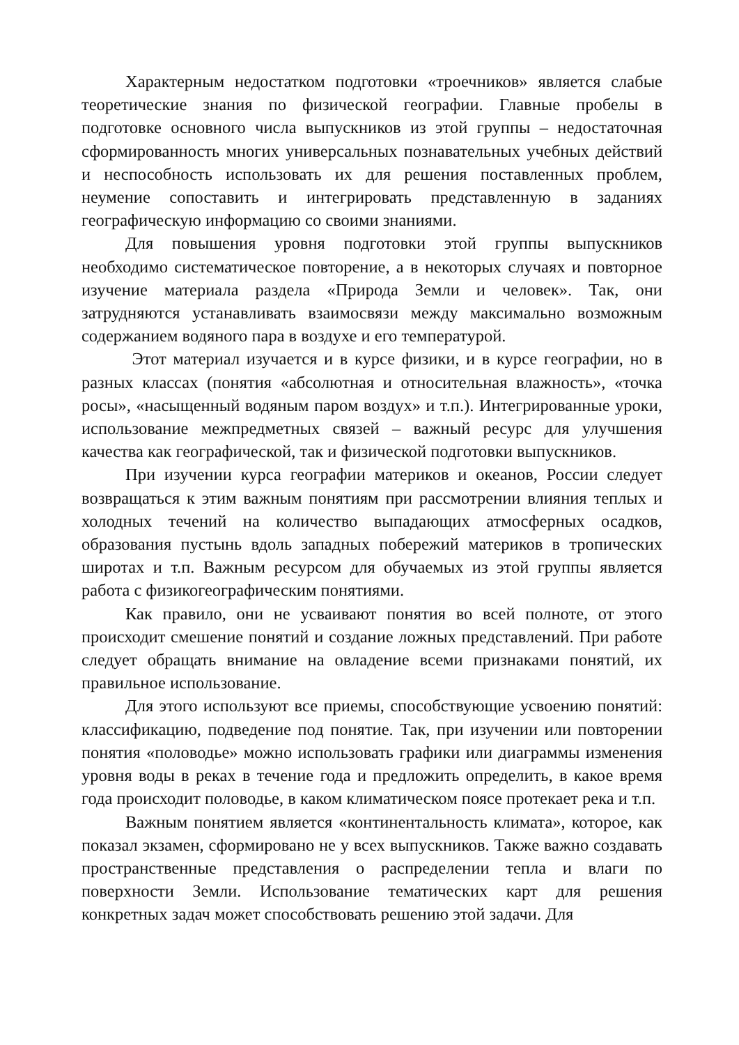Характерным недостатком подготовки «троечников» является слабые теоретические знания по физической географии. Главные пробелы в подготовке основного числа выпускников из этой группы – недостаточная сформированность многих универсальных познавательных учебных действий и неспособность использовать их для решения поставленных проблем, неумение сопоставить и интегрировать представленную в заданиях географическую информацию со своими знаниями.
Для повышения уровня подготовки этой группы выпускников необходимо систематическое повторение, а в некоторых случаях и повторное изучение материала раздела «Природа Земли и человек». Так, они затрудняются устанавливать взаимосвязи между максимально возможным содержанием водяного пара в воздухе и его температурой.
Этот материал изучается и в курсе физики, и в курсе географии, но в разных классах (понятия «абсолютная и относительная влажность», «точка росы», «насыщенный водяным паром воздух» и т.п.). Интегрированные уроки, использование межпредметных связей – важный ресурс для улучшения качества как географической, так и физической подготовки выпускников.
При изучении курса географии материков и океанов, России следует возвращаться к этим важным понятиям при рассмотрении влияния теплых и холодных течений на количество выпадающих атмосферных осадков, образования пустынь вдоль западных побережий материков в тропических широтах и т.п. Важным ресурсом для обучаемых из этой группы является работа с физикогеографическим понятиями.
Как правило, они не усваивают понятия во всей полноте, от этого происходит смешение понятий и создание ложных представлений. При работе следует обращать внимание на овладение всеми признаками понятий, их правильное использование.
Для этого используют все приемы, способствующие усвоению понятий: классификацию, подведение под понятие. Так, при изучении или повторении понятия «половодье» можно использовать графики или диаграммы изменения уровня воды в реках в течение года и предложить определить, в какое время года происходит половодье, в каком климатическом поясе протекает река и т.п.
Важным понятием является «континентальность климата», которое, как показал экзамен, сформировано не у всех выпускников. Также важно создавать пространственные представления о распределении тепла и влаги по поверхности Земли. Использование тематических карт для решения конкретных задач может способствовать решению этой задачи. Для